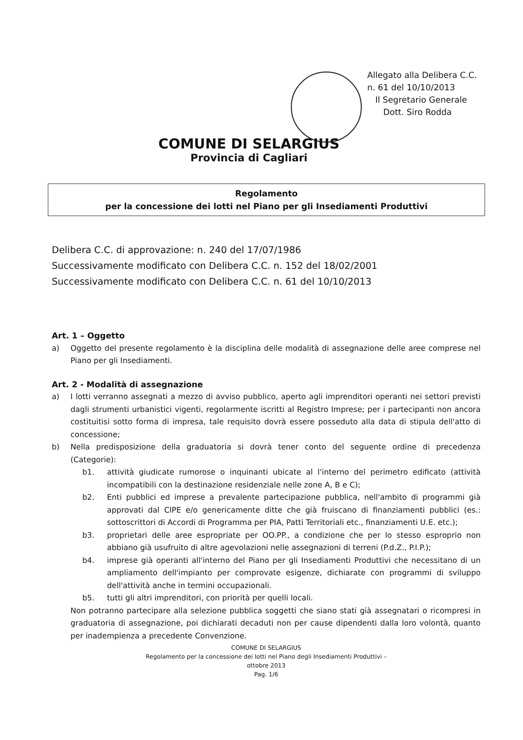Allegato alla Delibera C.C.
n. 61 del 10/10/2013
Il Segretario Generale
Dott. Siro Rodda
COMUNE DI SELARGIUS
Provincia di Cagliari
Regolamento
per la concessione dei lotti nel Piano per gli Insediamenti Produttivi
Delibera C.C. di approvazione: n. 240 del 17/07/1986
Successivamente modificato con Delibera C.C. n. 152 del 18/02/2001
Successivamente modificato con Delibera C.C. n. 61 del 10/10/2013
Art. 1 – Oggetto
a) Oggetto del presente regolamento è la disciplina delle modalità di assegnazione delle aree comprese nel Piano per gli Insediamenti.
Art. 2 - Modalità di assegnazione
a) I lotti verranno assegnati a mezzo di avviso pubblico, aperto agli imprenditori operanti nei settori previsti dagli strumenti urbanistici vigenti, regolarmente iscritti al Registro Imprese; per i partecipanti non ancora costituitisi sotto forma di impresa, tale requisito dovrà essere posseduto alla data di stipula dell'atto di concessione;
b) Nella predisposizione della graduatoria si dovrà tener conto del seguente ordine di precedenza (Categorie):
b1. attività giudicate rumorose o inquinanti ubicate al l'interno del perimetro edificato (attività incompatibili con la destinazione residenziale nelle zone A, B e C);
b2. Enti pubblici ed imprese a prevalente partecipazione pubblica, nell'ambito di programmi già approvati dal CIPE e/o genericamente ditte che già fruiscano di finanziamenti pubblici (es.: sottoscrittori di Accordi di Programma per PIA, Patti Territoriali etc., finanziamenti U.E. etc.);
b3. proprietari delle aree espropriate per OO.PP., a condizione che per lo stesso esproprio non abbiano già usufruito di altre agevolazioni nelle assegnazioni di terreni (P.d.Z., P.I.P.);
b4. imprese già operanti all'interno del Piano per gli Insediamenti Produttivi che necessitano di un ampliamento dell'impianto per comprovate esigenze, dichiarate con programmi di sviluppo dell'attività anche in termini occupazionali.
b5. tutti gli altri imprenditori, con priorità per quelli locali.
Non potranno partecipare alla selezione pubblica soggetti che siano stati già assegnatari o ricompresi in graduatoria di assegnazione, poi dichiarati decaduti non per cause dipendenti dalla loro volontà, quanto per inadempienza a precedente Convenzione.
COMUNE DI SELARGIUS
Regolamento per la concessione dei lotti nel Piano degli Insediamenti Produttivi –
ottobre 2013
Pag. 1/6